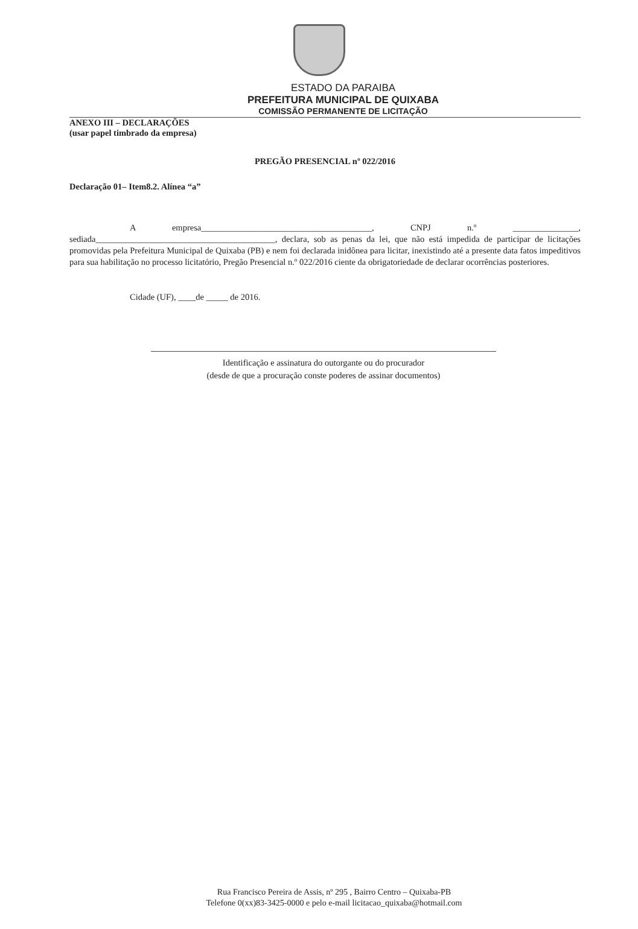ESTADO DA PARAIBA
PREFEITURA MUNICIPAL DE QUIXABA
COMISSÃO PERMANENTE DE LICITAÇÃO
ANEXO III – DECLARAÇÕES
(usar papel timbrado da empresa)
PREGÃO PRESENCIAL nº 022/2016
Declaração 01– Item8.2. Alínea “a”
A empresa_______________________________________, CNPJ n.º _______________, sediada_________________________________________, declara, sob as penas da lei, que não está impedida de participar de licitações promovidas pela Prefeitura Municipal de Quixaba (PB) e nem foi declarada inidônea para licitar, inexistindo até a presente data fatos impeditivos para sua habilitação no processo licitatório, Pregão Presencial n.º 022/2016 ciente da obrigatoriedade de declarar ocorrências posteriores.
Cidade (UF), ____de _____ de 2016.
Identificação e assinatura do outorgante ou do procurador
(desde de que a procuração conste poderes de assinar documentos)
Rua Francisco Pereira de Assis, nº 295 , Bairro Centro – Quixaba-PB
Telefone 0(xx)83-3425-0000 e pelo e-mail licitacao_quixaba@hotmail.com